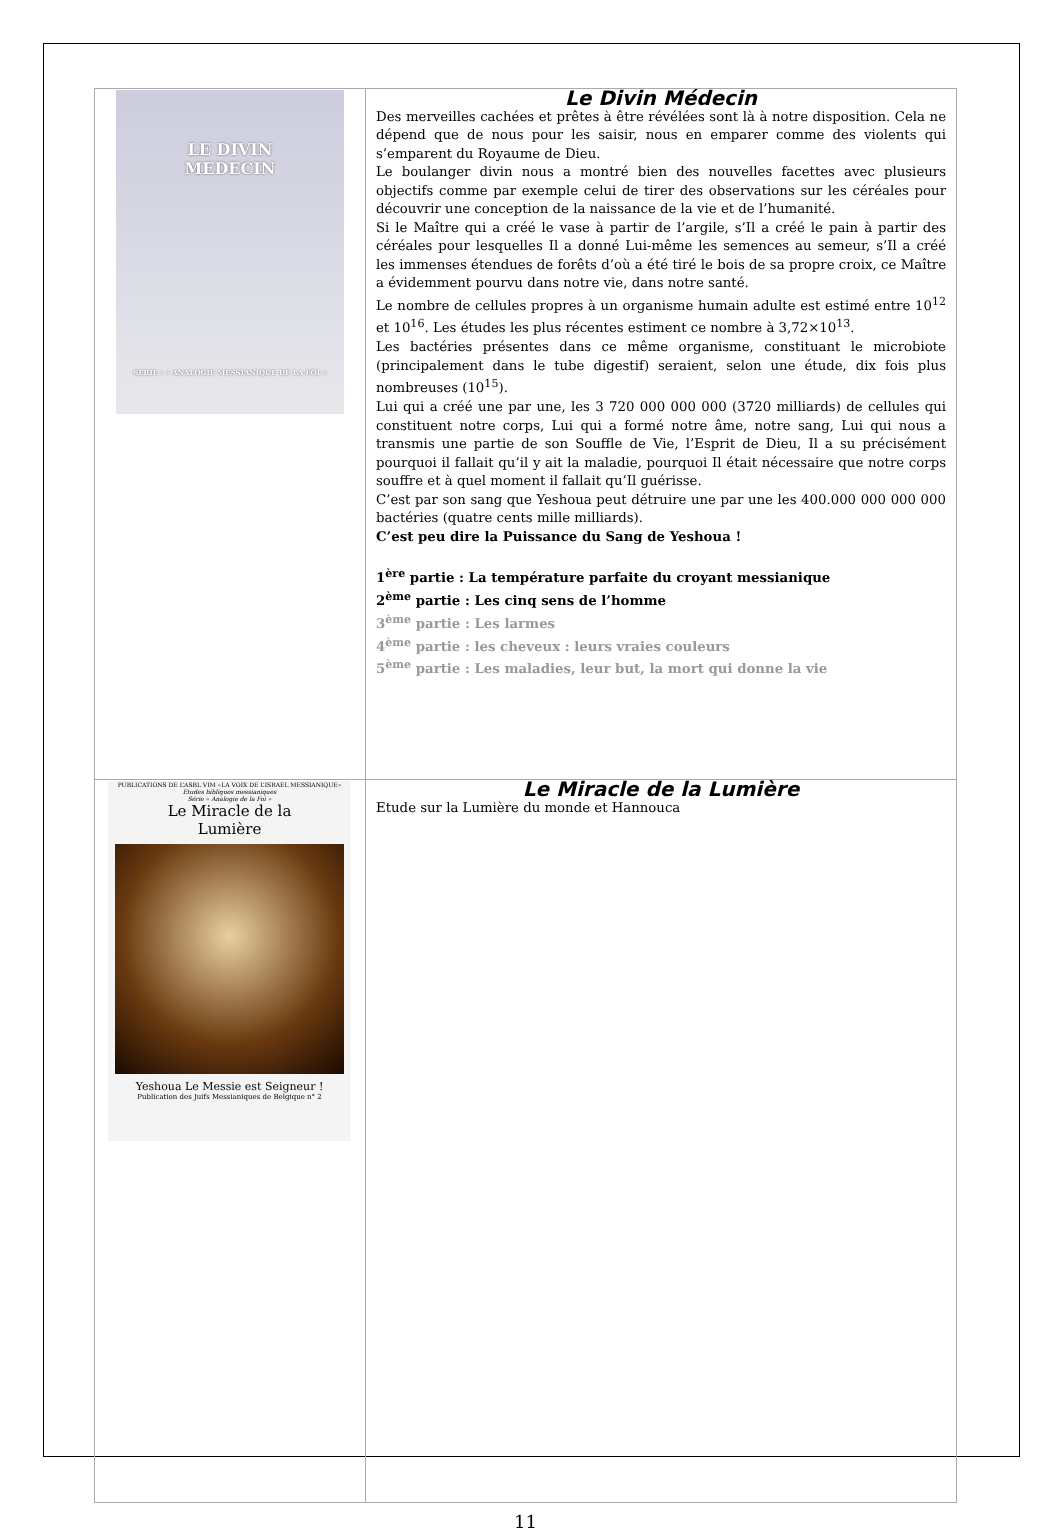| LE DIVIN MEDECIN SERIE : « ANALOGIE MESSIANIQUE DE LA FOI » | Le Divin Médecin Des merveilles cachées et prêtes à être révélées sont là à notre disposition. Cela ne dépend que de nous pour les saisir, nous en emparer comme des violents qui s’emparent du Royaume de Dieu. Le boulanger divin nous a montré bien des nouvelles facettes avec plusieurs objectifs comme par exemple celui de tirer des observations sur les céréales pour découvrir une conception de la naissance de la vie et de l’humanité. Si le Maître qui a créé le vase à partir de l’argile, s’Il a créé le pain à partir des céréales pour lesquelles Il a donné Lui-même les semences au semeur, s’Il a créé les immenses étendues de forêts d’où a été tiré le bois de sa propre croix, ce Maître a évidemment pourvu dans notre vie, dans notre santé. Le nombre de cellules propres à un organisme humain adulte est estimé entre 10<sup>12</sup> et 10<sup>16</sup>. Les études les plus récentes estiment ce nombre à 3,72×10<sup>13</sup>. Les bactéries présentes dans ce même organisme, constituant le microbiote (principalement dans le tube digestif) seraient, selon une étude, dix fois plus nombreuses (10<sup>15</sup>). Lui qui a créé une par une, les 3 720 000 000 000 (3720 milliards) de cellules qui constituent notre corps, Lui qui a formé notre âme, notre sang, Lui qui nous a transmis une partie de son Souffle de Vie, l’Esprit de Dieu, Il a su précisément pourquoi il fallait qu’il y ait la maladie, pourquoi Il était nécessaire que notre corps souffre et à quel moment il fallait qu’Il guérisse. C’est par son sang que Yeshoua peut détruire une par une les 400.000 000 000 000 bactéries (quatre cents mille milliards). C’est peu dire la Puissance du Sang de Yeshoua ! 1<sup>ère</sup> partie : La température parfaite du croyant messianique 2<sup>ème</sup> partie : Les cinq sens de l’homme 3<sup>ème</sup> partie : Les larmes 4<sup>ème</sup> partie : les cheveux : leurs vraies couleurs 5<sup>ème</sup> partie : Les maladies, leur but, la mort qui donne la vie |
| PUBLICATIONS DE L’ASBL VIM «LA VOIX DE L’ISRAEL MESSIANIQUE» Etudes bibliques messianiques Série « Analogie de la Foi » Le Miracle de la Lumière Yeshoua Le Messie est Seigneur ! Publication des Juifs Messianiques de Belgique n° 2 | Le Miracle de la Lumière Etude sur la Lumière du monde et Hannouca |
11